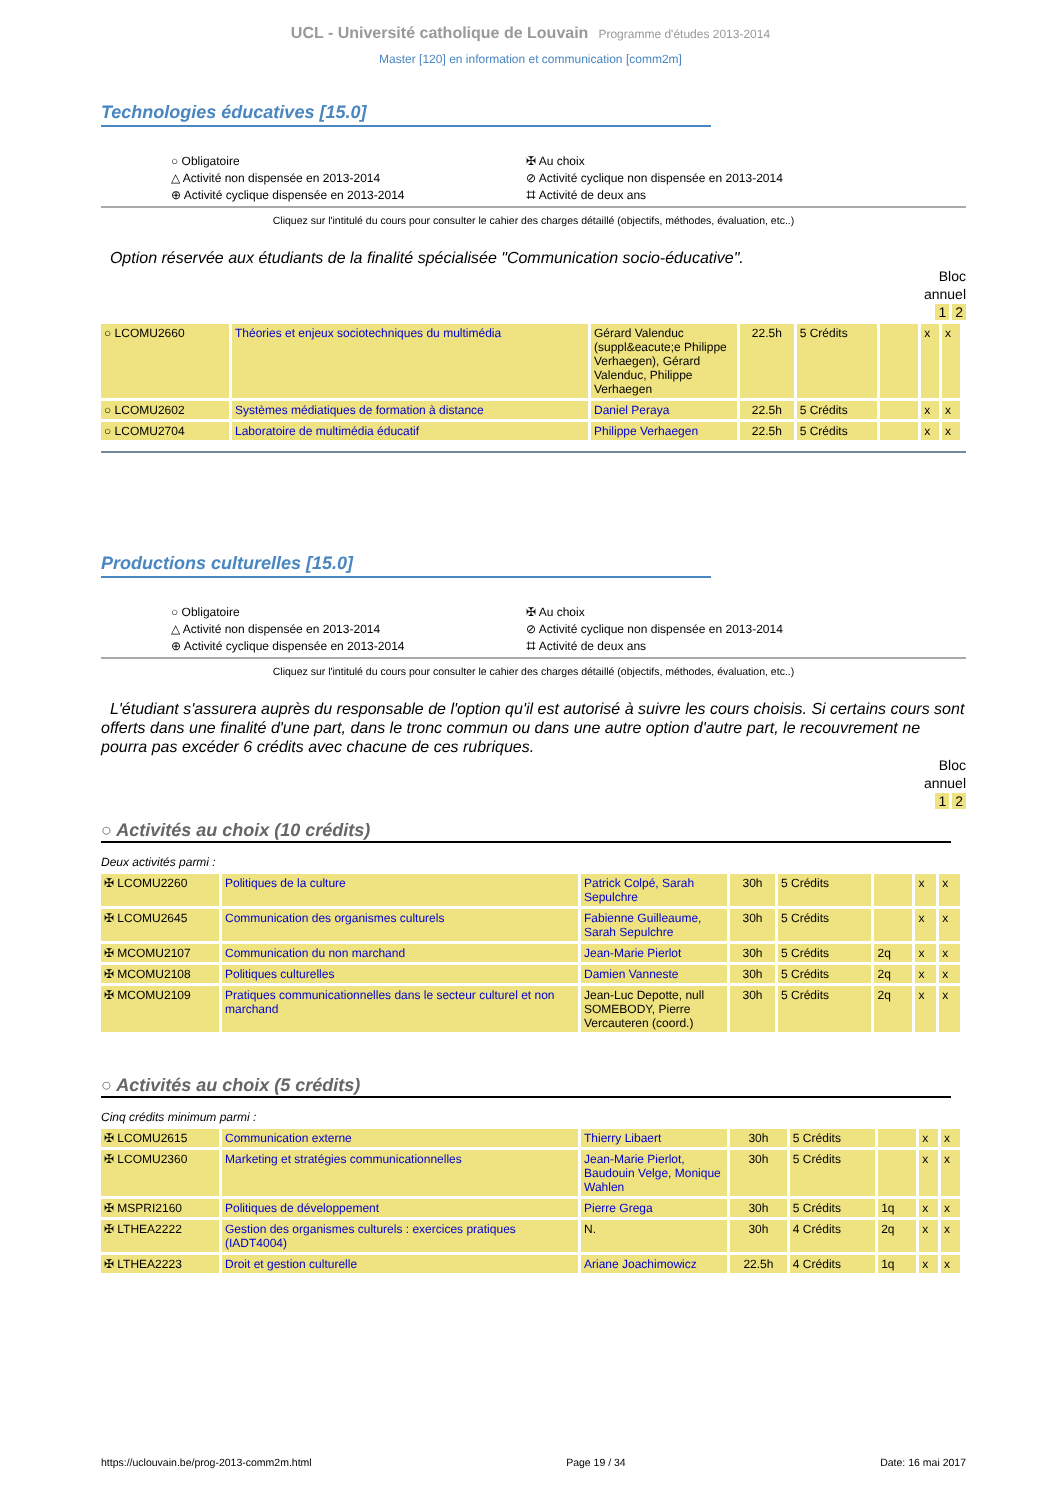UCL - Université catholique de Louvain Programme d'études 2013-2014
Master [120] en information et communication [comm2m]
Technologies éducatives [15.0]
○ Obligatoire
△ Activité non dispensée en 2013-2014
⊕ Activité cyclique dispensée en 2013-2014
✠ Au choix
⊘ Activité cyclique non dispensée en 2013-2014
⌗ Activité de deux ans
Cliquez sur l'intitulé du cours pour consulter le cahier des charges détaillé (objectifs, méthodes, évaluation, etc..)
Option réservée aux étudiants de la finalité spécialisée "Communication socio-éducative".
Bloc
annuel
1 2
| ○ LCOMU2660 | Théories et enjeux sociotechniques du multimédia | Gérard Valenduc (suppl&eacute;e Philippe Verhaegen), Gérard Valenduc, Philippe Verhaegen | 22.5h | 5 Crédits | | x | x |
| ○ LCOMU2602 | Systèmes médiatiques de formation à distance | Daniel Peraya | 22.5h | 5 Crédits | | x | x |
| ○ LCOMU2704 | Laboratoire de multimédia éducatif | Philippe Verhaegen | 22.5h | 5 Crédits | | x | x |
Productions culturelles [15.0]
○ Obligatoire
△ Activité non dispensée en 2013-2014
⊕ Activité cyclique dispensée en 2013-2014
✠ Au choix
⊘ Activité cyclique non dispensée en 2013-2014
⌗ Activité de deux ans
Cliquez sur l'intitulé du cours pour consulter le cahier des charges détaillé (objectifs, méthodes, évaluation, etc..)
L'étudiant s'assurera auprès du responsable de l'option qu'il est autorisé à suivre les cours choisis. Si certains cours sont offerts dans une finalité d'une part, dans le tronc commun ou dans une autre option d'autre part, le recouvrement ne pourra pas excéder 6 crédits avec chacune de ces rubriques.
Bloc
annuel
1 2
○ Activités au choix (10 crédits)
Deux activités parmi :
| ✠ LCOMU2260 | Politiques de la culture | Patrick Colpé, Sarah Sepulchre | 30h | 5 Crédits | | x | x |
| ✠ LCOMU2645 | Communication des organismes culturels | Fabienne Guilleaume, Sarah Sepulchre | 30h | 5 Crédits | | x | x |
| ✠ MCOMU2107 | Communication du non marchand | Jean-Marie Pierlot | 30h | 5 Crédits | 2q | x | x |
| ✠ MCOMU2108 | Politiques culturelles | Damien Vanneste | 30h | 5 Crédits | 2q | x | x |
| ✠ MCOMU2109 | Pratiques communicationnelles dans le secteur culturel et non marchand | Jean-Luc Depotte, null SOMEBODY, Pierre Vercauteren (coord.) | 30h | 5 Crédits | 2q | x | x |
○ Activités au choix (5 crédits)
Cinq crédits minimum parmi :
| ✠ LCOMU2615 | Communication externe | Thierry Libaert | 30h | 5 Crédits | | x | x |
| ✠ LCOMU2360 | Marketing et stratégies communicationnelles | Jean-Marie Pierlot, Baudouin Velge, Monique Wahlen | 30h | 5 Crédits | | x | x |
| ✠ MSPRI2160 | Politiques de développement | Pierre Grega | 30h | 5 Crédits | 1q | x | x |
| ✠ LTHEA2222 | Gestion des organismes culturels : exercices pratiques (IADT4004) | N. | 30h | 4 Crédits | 2q | x | x |
| ✠ LTHEA2223 | Droit et gestion culturelle | Ariane Joachimowicz | 22.5h | 4 Crédits | 1q | x | x |
https://uclouvain.be/prog-2013-comm2m.html Page 19 / 34 Date: 16 mai 2017